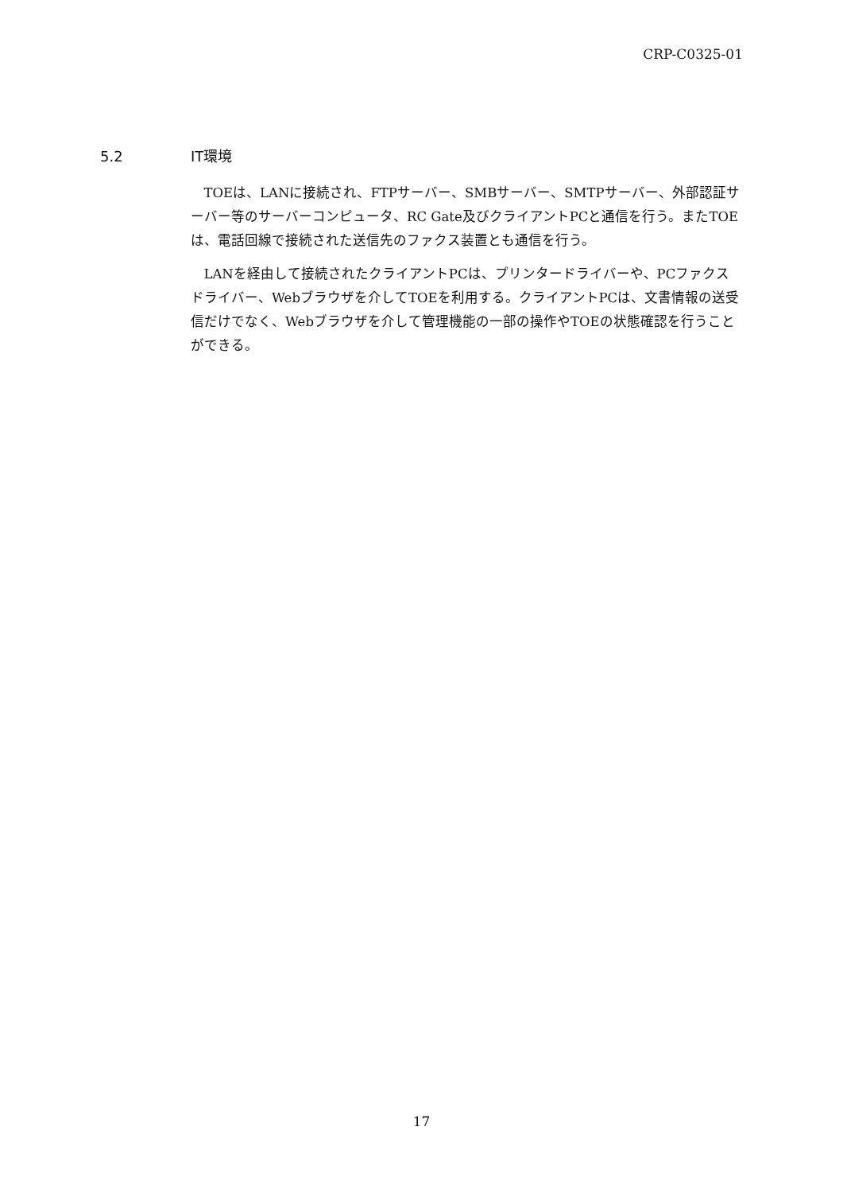CRP-C0325-01
5.2 IT環境
TOEは、LANに接続され、FTPサーバー、SMBサーバー、SMTPサーバー、外部認証サーバー等のサーバーコンピュータ、RC Gate及びクライアントPCと通信を行う。またTOEは、電話回線で接続された送信先のファクス装置とも通信を行う。
LANを経由して接続されたクライアントPCは、プリンタードライバーや、PCファクスドライバー、Webブラウザを介してTOEを利用する。クライアントPCは、文書情報の送受信だけでなく、Webブラウザを介して管理機能の一部の操作やTOEの状態確認を行うことができる。
17